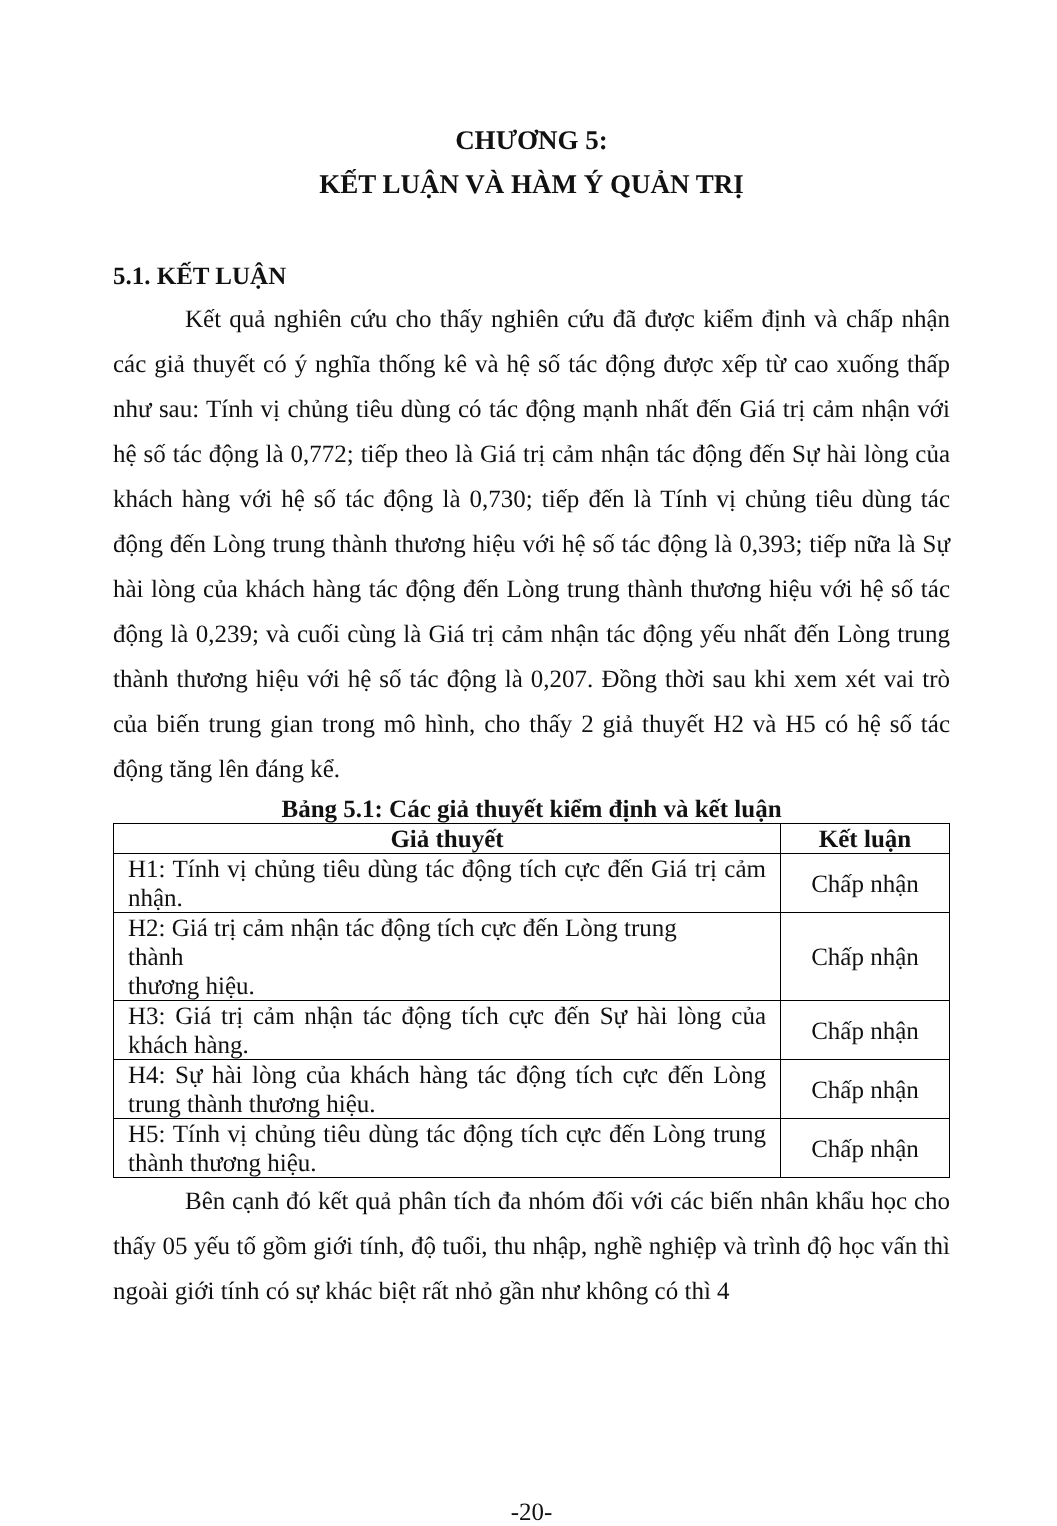CHƯƠNG 5:
KẾT LUẬN VÀ HÀM Ý QUẢN TRỊ
5.1. KẾT LUẬN
Kết quả nghiên cứu cho thấy nghiên cứu đã được kiểm định và chấp nhận các giả thuyết có ý nghĩa thống kê và hệ số tác động được xếp từ cao xuống thấp như sau: Tính vị chủng tiêu dùng có tác động mạnh nhất đến Giá trị cảm nhận với hệ số tác động là 0,772; tiếp theo là Giá trị cảm nhận tác động đến Sự hài lòng của khách hàng với hệ số tác động là 0,730; tiếp đến là Tính vị chủng tiêu dùng tác động đến Lòng trung thành thương hiệu với hệ số tác động là 0,393; tiếp nữa là Sự hài lòng của khách hàng tác động đến Lòng trung thành thương hiệu với hệ số tác động là 0,239; và cuối cùng là Giá trị cảm nhận tác động yếu nhất đến Lòng trung thành thương hiệu với hệ số tác động là 0,207. Đồng thời sau khi xem xét vai trò của biến trung gian trong mô hình, cho thấy 2 giả thuyết H2 và H5 có hệ số tác động tăng lên đáng kể.
Bảng 5.1: Các giả thuyết kiểm định và kết luận
| Giả thuyết | Kết luận |
| --- | --- |
| H1: Tính vị chủng tiêu dùng tác động tích cực đến Giá trị cảm nhận. | Chấp nhận |
| H2: Giá trị cảm nhận tác động tích cực đến Lòng trung thành thương hiệu. | Chấp nhận |
| H3: Giá trị cảm nhận tác động tích cực đến Sự hài lòng của khách hàng. | Chấp nhận |
| H4: Sự hài lòng của khách hàng tác động tích cực đến Lòng trung thành thương hiệu. | Chấp nhận |
| H5: Tính vị chủng tiêu dùng tác động tích cực đến Lòng trung thành thương hiệu. | Chấp nhận |
Bên cạnh đó kết quả phân tích đa nhóm đối với các biến nhân khẩu học cho thấy 05 yếu tố gồm giới tính, độ tuổi, thu nhập, nghề nghiệp và trình độ học vấn thì ngoài giới tính có sự khác biệt rất nhỏ gần như không có thì 4
-20-